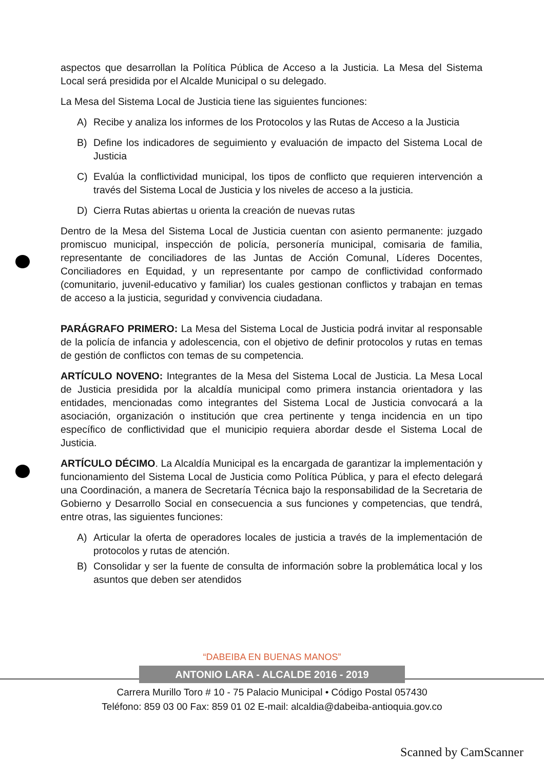aspectos que desarrollan la Política Pública de Acceso a la Justicia. La Mesa del Sistema Local será presidida por el Alcalde Municipal o su delegado.
La Mesa del Sistema Local de Justicia tiene las siguientes funciones:
A) Recibe y analiza los informes de los Protocolos y las Rutas de Acceso a la Justicia
B) Define los indicadores de seguimiento y evaluación de impacto del Sistema Local de Justicia
C) Evalúa la conflictividad municipal, los tipos de conflicto que requieren intervención a través del Sistema Local de Justicia y los niveles de acceso a la justicia.
D) Cierra Rutas abiertas u orienta la creación de nuevas rutas
Dentro de la Mesa del Sistema Local de Justicia cuentan con asiento permanente: juzgado promiscuo municipal, inspección de policía, personería municipal, comisaria de familia, representante de conciliadores de las Juntas de Acción Comunal, Líderes Docentes, Conciliadores en Equidad, y un representante por campo de conflictividad conformado (comunitario, juvenil-educativo y familiar) los cuales gestionan conflictos y trabajan en temas de acceso a la justicia, seguridad y convivencia ciudadana.
PARÁGRAFO PRIMERO: La Mesa del Sistema Local de Justicia podrá invitar al responsable de la policía de infancia y adolescencia, con el objetivo de definir protocolos y rutas en temas de gestión de conflictos con temas de su competencia.
ARTÍCULO NOVENO: Integrantes de la Mesa del Sistema Local de Justicia. La Mesa Local de Justicia presidida por la alcaldía municipal como primera instancia orientadora y las entidades, mencionadas como integrantes del Sistema Local de Justicia convocará a la asociación, organización o institución que crea pertinente y tenga incidencia en un tipo específico de conflictividad que el municipio requiera abordar desde el Sistema Local de Justicia.
ARTÍCULO DÉCIMO. La Alcaldía Municipal es la encargada de garantizar la implementación y funcionamiento del Sistema Local de Justicia como Política Pública, y para el efecto delegará una Coordinación, a manera de Secretaría Técnica bajo la responsabilidad de la Secretaria de Gobierno y Desarrollo Social en consecuencia a sus funciones y competencias, que tendrá, entre otras, las siguientes funciones:
A) Articular la oferta de operadores locales de justicia a través de la implementación de protocolos y rutas de atención.
B) Consolidar y ser la fuente de consulta de información sobre la problemática local y los asuntos que deben ser atendidos
“DABEIBA EN BUENAS MANOS”
ANTONIO LARA - ALCALDE 2016 - 2019
Carrera Murillo Toro # 10 - 75 Palacio Municipal • Código Postal 057430
Teléfono: 859 03 00 Fax: 859 01 02 E-mail: alcaldia@dabeiba-antioquia.gov.co
Scanned by CamScanner